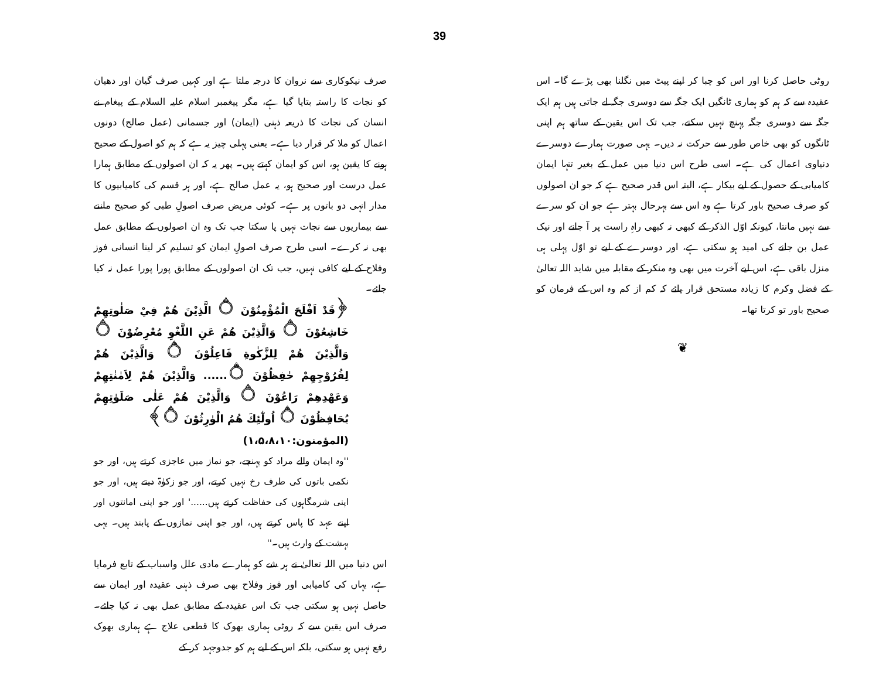39
صرف نیکوکاری سے نروان کا درجہ ملتا ہے اور کہیں صرف گیان اور دھیان کو نجات کا راستہ بتایا گیا ہے، مگر پیغمبر اسلام علیہ السلام کے پیغام نے انسان کی نجات کا ذریعہ ذہنی (ایمان) اور جسمانی (عمل صالح) دونوں اعمال کو ملا کر قرار دیا ہے۔ یعنی پہلی چیز یہ ہے کہ ہم کو اصول کے صحیح ہونے کا یقین ہو، اس کو ایمان کہتے ہیں۔ پھر یہ کہ ان اصولوں کے مطابق ہمارا عمل درست اور صحیح ہو، یہ عمل صالح ہے، اور ہر قسم کی کامیابیوں کا مدار انہی دو باتوں پر ہے۔ کوئی مریض صرف اصولِ طبی کو صحیح ماننے سے بیماریوں سے نجات نہیں پا سکتا جب تک وہ ان اصولوں کے مطابق عمل بھی نہ کرے۔ اسی طرح صرف اصولِ ایمان کو تسلیم کر لینا انسانی فوز وفلاح کے لیے کافی نہیں، جب تک ان اصولوں کے مطابق پورا پورا عمل نہ کیا جائے۔
﴿قَدْ اَفْلَحَ الْمُؤْمِنُوْنَ ۝ الَّذِيْنَ هُمْ فِيْ صَلٰوتِهِمْ خَاشِعُوْنَ ۝ وَالَّذِيْنَ هُمْ عَنِ اللَّغْوِ مُعْرِضُوْنَ ۝ وَالَّذِيْنَ هُمْ لِلزَّكٰوةِ فَاعِلُوْنَ ۝ وَالَّذِيْنَ هُمْ لِفُرُوْجِهِمْ حٰفِظُوْنَ ۝...... وَالَّذِيْنَ هُمْ لِاَمٰنٰتِهِمْ وَعَهْدِهِمْ رَاعُوْنَ ۝ وَالَّذِيْنَ هُمْ عَلٰى صَلَوٰتِهِمْ يُحَافِظُوْنَ ۝ اُولٰٓئِكَ هُمُ الْوٰرِثُوْنَ ۝﴾
(المؤمنون:۱،۵،۸،۱۰)
''وہ ایمان والے مراد کو پہنچے، جو نماز میں عاجزی کرتے ہیں، اور جو نکمی باتوں کی طرف رخ نہیں کرتے، اور جو زکوٰۃ دیتے ہیں، اور جو اپنی شرمگاہوں کی حفاظت کرتے ہیں......' اور جو اپنی امانتوں اور اپنے عہد کا پاس کرتے ہیں، اور جو اپنی نمازوں کے پابند ہیں۔ یہی بہشت کے وارث ہیں۔''
اس دنیا میں اللہ تعالیٰ نے ہر شے کو ہمارے مادی علل واسباب کے تابع فرمایا ہے، یہاں کی کامیابی اور فوز وفلاح بھی صرف ذہنی عقیدہ اور ایمان سے حاصل نہیں ہو سکتی جب تک اس عقیدہ کے مطابق عمل بھی نہ کیا جائے۔ صرف اس یقین سے کہ روٹی ہماری بھوک کا قطعی علاج ہے ہماری بھوک رفع نہیں ہو سکتی، بلکہ اس کے لیے ہم کو جدوجہد کر کے
روٹی حاصل کرنا اور اس کو چبا کر اپنے پیٹ میں نگلنا بھی پڑے گا۔ اس عقیدہ سے کہ ہم کو ہماری ٹانگیں ایک جگہ سے دوسری جگہ لے جاتی ہیں ہم ایک جگہ سے دوسری جگہ پہنچ نہیں سکتے، جب تک اس یقین کے ساتھ ہم اپنی ٹانگوں کو بھی خاص طور سے حرکت نہ دیں۔ یہی صورت ہمارے دوسرے دنیاوی اعمال کی ہے۔ اسی طرح اس دنیا میں عمل کے بغیر تنہا ایمان کامیابی کے حصول کے لیے بیکار ہے، البتہ اس قدر صحیح ہے کہ جو ان اصولوں کو صرف صحیح باور کرتا ہے وہ اس سے بہرحال بہتر ہے جو ان کو سرے سے نہیں مانتا، کیونکہ اوّل الذکر کے کبھی نہ کبھی راہِ راست پر آ جانے اور نیک عمل بن جانے کی امید ہو سکتی ہے، اور دوسرے کے لیے تو اوّل پہلی ہی منزل باقی ہے، اس لیے آخرت میں بھی وہ منکر کے مقابلہ میں شاید اللہ تعالیٰ کے فضل وکرم کا زیادہ مستحق قرار پائے کہ کم از کم وہ اس کے فرمان کو صحیح باور تو کرتا تھا۔
❦